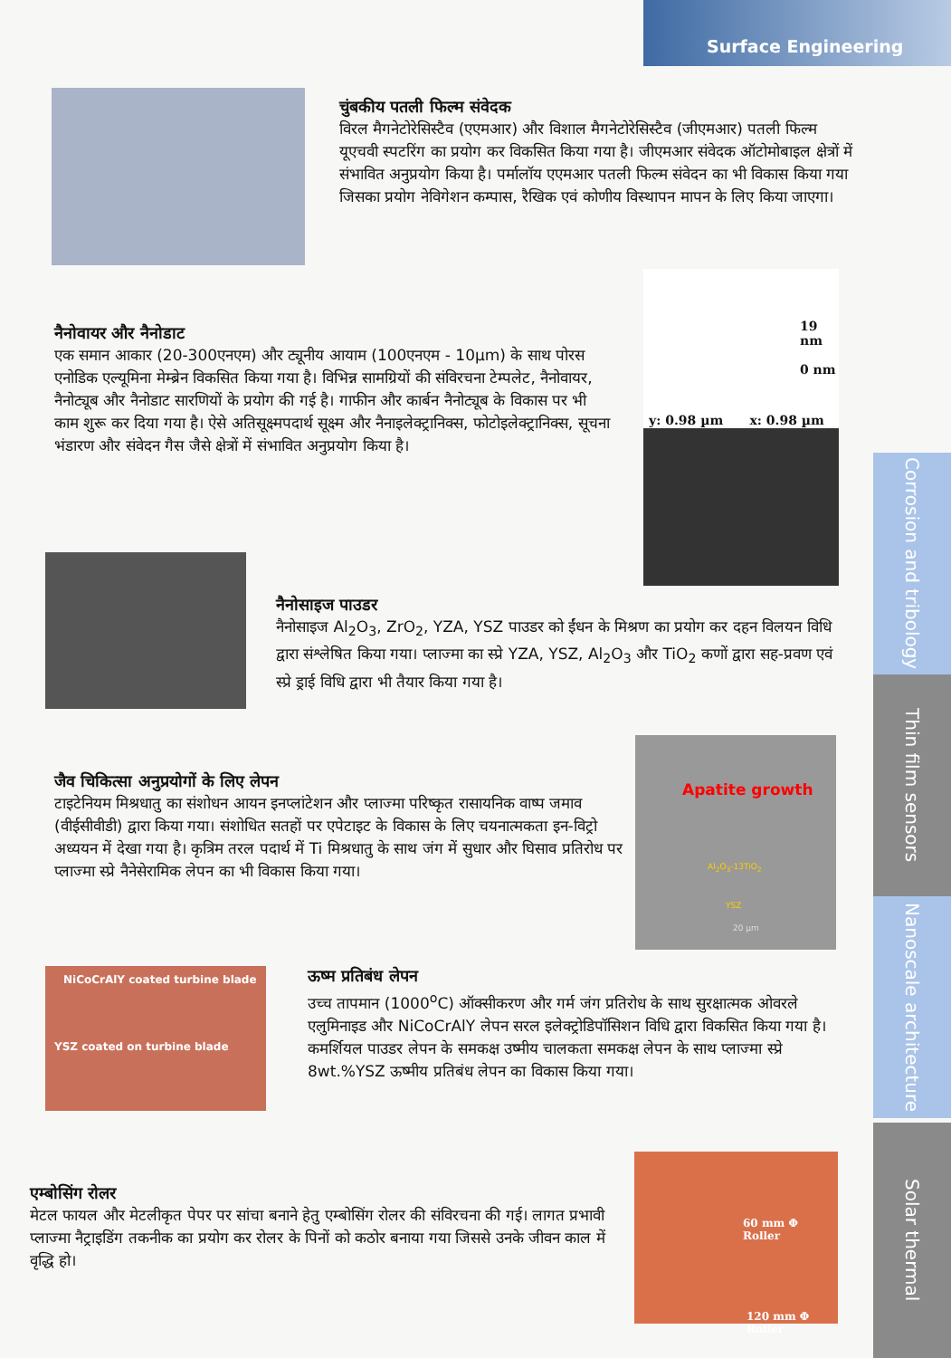Surface Engineering
Corrosion and tribology
Thin film sensors
Nanoscale architecture
Solar thermal
चुंबकीय पतली फिल्म संवेदक
विरल मैगनेटोरेसिस्टैव (एएमआर) और विशाल मैगनेटोरेसिस्टैव (जीएमआर) पतली फिल्म यूएचवी स्पटरिंग का प्रयोग कर विकसित किया गया है। जीएमआर संवेदक ऑटोमोबाइल क्षेत्रों में संभावित अनुप्रयोग किया है। पर्मालॉय एएमआर पतली फिल्म संवेदन का भी विकास किया गया जिसका प्रयोग नेविगेशन कम्पास, रैखिक एवं कोणीय विस्थापन मापन के लिए किया जाएगा।
19 nm
0 nm
y: 0.98 µm x: 0.98 µm
नैनोवायर और नैनोडाट
एक समान आकार (20-300एनएम) और ट्यूनीय आयाम (100एनएम - 10µm) के साथ पोरस एनोडिक एल्यूमिना मेम्ब्रेन विकसित किया गया है। विभिन्न सामग्रियों की संविरचना टेम्पलेट, नैनोवायर, नैनोट्यूब और नैनोडाट सारणियों के प्रयोग की गई है। गाफीन और कार्बन नैनोट्यूब के विकास पर भी काम शुरू कर दिया गया है। ऐसे अतिसूक्ष्मपदार्थ सूक्ष्म और नैनाइलेक्ट्रानिक्स, फोटोइलेक्ट्रानिक्स, सूचना भंडारण और संवेदन गैस जैसे क्षेत्रों में संभावित अनुप्रयोग किया है।
नैनोसाइज पाउडर
नैनोसाइज Al<sub>2</sub>O<sub>3</sub>, ZrO<sub>2</sub>, YZA, YSZ पाउडर को ईंधन के मिश्रण का प्रयोग कर दहन विलयन विधि द्वारा संश्लेषित किया गया। प्लाज्मा का स्प्रे YZA, YSZ, Al<sub>2</sub>O<sub>3</sub> और TiO<sub>2</sub> कणों द्वारा सह-प्रवण एवं स्प्रे ड्राई विधि द्वारा भी तैयार किया गया है।
Apatite growth
Al<sub>2</sub>O<sub>3</sub>-13TiO<sub>2</sub>
YSZ
20 µm
जैव चिकित्सा अनुप्रयोगों के लिए लेपन
टाइटेनियम मिश्रधातु का संशोधन आयन इनप्लांटेशन और प्लाज्मा परिष्कृत रासायनिक वाष्प जमाव (वीईसीवीडी) द्वारा किया गया। संशोधित सतहों पर एपेटाइट के विकास के लिए चयनात्मकता इन-विट्रो अध्ययन में देखा गया है। कृत्रिम तरल पदार्थ में Ti मिश्रधातु के साथ जंग में सुधार और घिसाव प्रतिरोध पर प्लाज्मा स्प्रे नैनेसेरामिक लेपन का भी विकास किया गया।
NiCoCrAlY coated turbine blade
YSZ coated on turbine blade
ऊष्म प्रतिबंध लेपन
उच्च तापमान (1000<sup>o</sup>C) ऑक्सीकरण और गर्म जंग प्रतिरोध के साथ सुरक्षात्मक ओवरले एलुमिनाइड और NiCoCrAlY लेपन सरल इलेक्ट्रोडिपॉसिशन विधि द्वारा विकसित किया गया है। कमर्शियल पाउडर लेपन के समकक्ष उष्मीय चालकता समकक्ष लेपन के साथ प्लाज्मा स्प्रे 8wt.%YSZ ऊष्मीय प्रतिबंध लेपन का विकास किया गया।
60 mm Φ Roller
120 mm Φ Roller
एम्बोसिंग रोलर
मेटल फायल और मेटलीकृत पेपर पर सांचा बनाने हेतु एम्बोसिंग रोलर की संविरचना की गई। लागत प्रभावी प्लाज्मा नैट्राइडिंग तकनीक का प्रयोग कर रोलर के पिनों को कठोर बनाया गया जिससे उनके जीवन काल में वृद्धि हो।